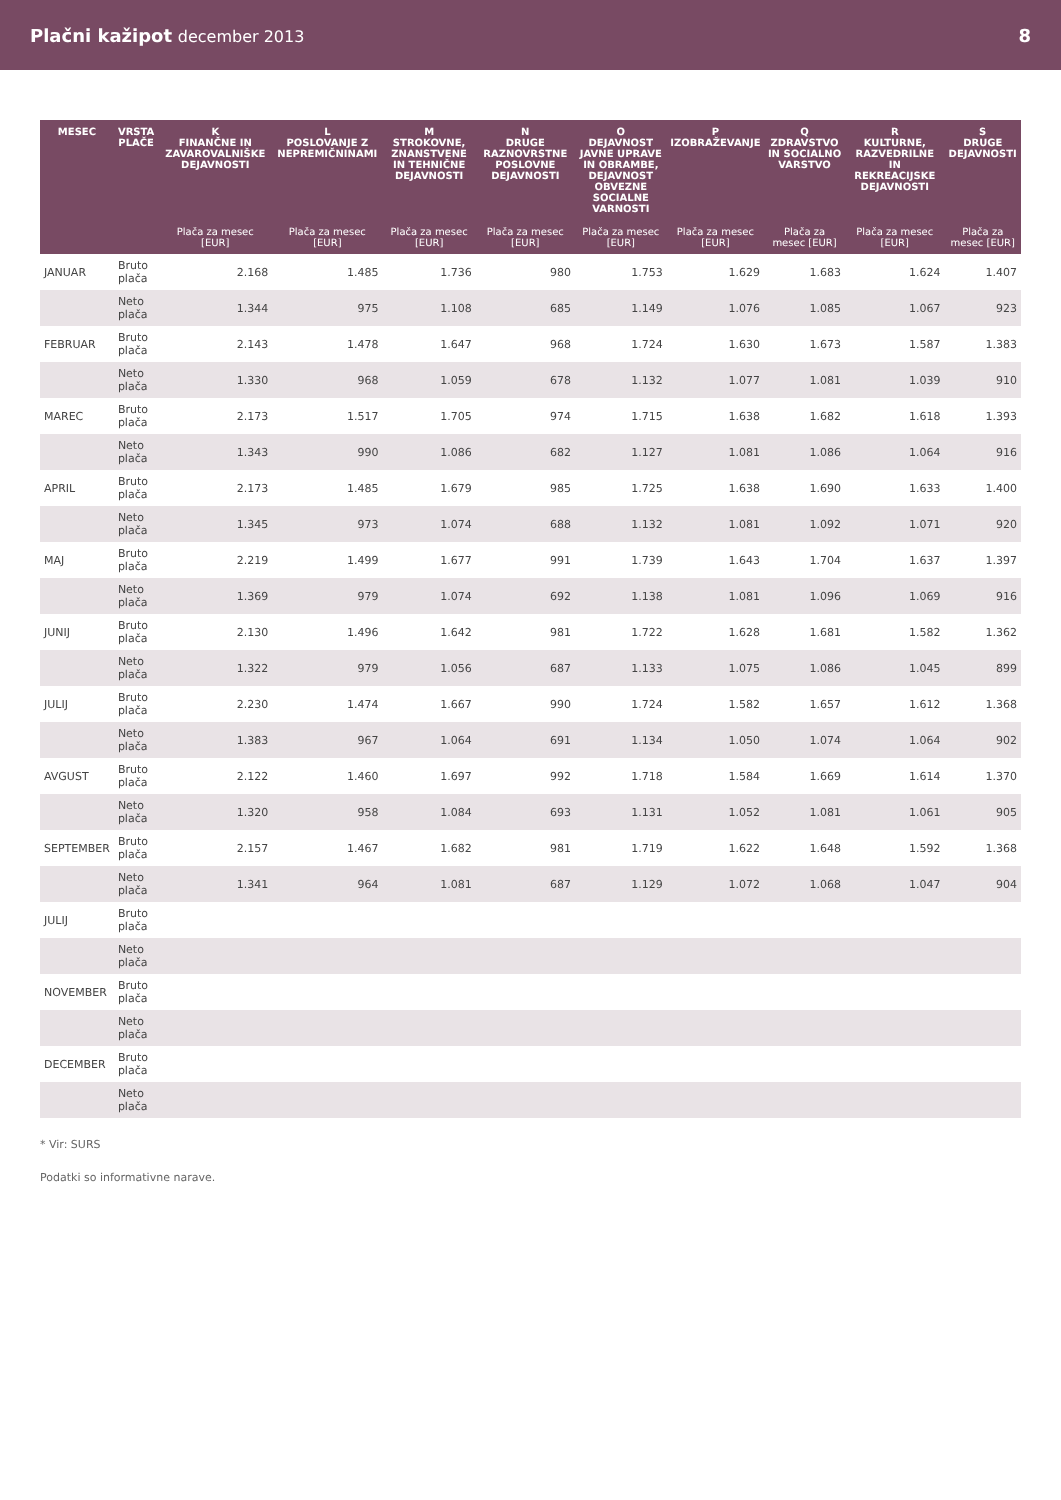Plačni kažipot december 2013 8
| MESEC | VRSTA PLAČE | K FINANČNE IN ZAVAROVALNIŠKE DEJAVNOSTI | L POSLOVANJE Z NEPREMIČNINAMI | M STROKOVNE, ZNANSTVENE IN TEHNIČNE DEJAVNOSTI | N DRUGE RAZNOVRSTNE POSLOVNE DEJAVNOSTI | O DEJAVNOST JAVNE UPRAVE IN OBRAMBE, DEJAVNOST OBVEZNE SOCIALNE VARNOSTI | P IZOBRAŽEVANJE | Q ZDRAVSTVO IN SOCIALNO VARSTVO | R KULTURNE, RAZVEDRILNE IN REKREACIJSKE DEJAVNOSTI | S DRUGE DEJAVNOSTI |
| --- | --- | --- | --- | --- | --- | --- | --- | --- | --- | --- |
| | | Plača za mesec [EUR] | Plača za mesec [EUR] | Plača za mesec [EUR] | Plača za mesec [EUR] | Plača za mesec [EUR] | Plača za mesec [EUR] | Plača za mesec [EUR] | Plača za mesec [EUR] | Plača za mesec [EUR] |
| JANUAR | Bruto plača | 2.168 | 1.485 | 1.736 | 980 | 1.753 | 1.629 | 1.683 | 1.624 | 1.407 |
| | Neto plača | 1.344 | 975 | 1.108 | 685 | 1.149 | 1.076 | 1.085 | 1.067 | 923 |
| FEBRUAR | Bruto plača | 2.143 | 1.478 | 1.647 | 968 | 1.724 | 1.630 | 1.673 | 1.587 | 1.383 |
| | Neto plača | 1.330 | 968 | 1.059 | 678 | 1.132 | 1.077 | 1.081 | 1.039 | 910 |
| MAREC | Bruto plača | 2.173 | 1.517 | 1.705 | 974 | 1.715 | 1.638 | 1.682 | 1.618 | 1.393 |
| | Neto plača | 1.343 | 990 | 1.086 | 682 | 1.127 | 1.081 | 1.086 | 1.064 | 916 |
| APRIL | Bruto plača | 2.173 | 1.485 | 1.679 | 985 | 1.725 | 1.638 | 1.690 | 1.633 | 1.400 |
| | Neto plača | 1.345 | 973 | 1.074 | 688 | 1.132 | 1.081 | 1.092 | 1.071 | 920 |
| MAJ | Bruto plača | 2.219 | 1.499 | 1.677 | 991 | 1.739 | 1.643 | 1.704 | 1.637 | 1.397 |
| | Neto plača | 1.369 | 979 | 1.074 | 692 | 1.138 | 1.081 | 1.096 | 1.069 | 916 |
| JUNIJ | Bruto plača | 2.130 | 1.496 | 1.642 | 981 | 1.722 | 1.628 | 1.681 | 1.582 | 1.362 |
| | Neto plača | 1.322 | 979 | 1.056 | 687 | 1.133 | 1.075 | 1.086 | 1.045 | 899 |
| JULIJ | Bruto plača | 2.230 | 1.474 | 1.667 | 990 | 1.724 | 1.582 | 1.657 | 1.612 | 1.368 |
| | Neto plača | 1.383 | 967 | 1.064 | 691 | 1.134 | 1.050 | 1.074 | 1.064 | 902 |
| AVGUST | Bruto plača | 2.122 | 1.460 | 1.697 | 992 | 1.718 | 1.584 | 1.669 | 1.614 | 1.370 |
| | Neto plača | 1.320 | 958 | 1.084 | 693 | 1.131 | 1.052 | 1.081 | 1.061 | 905 |
| SEPTEMBER | Bruto plača | 2.157 | 1.467 | 1.682 | 981 | 1.719 | 1.622 | 1.648 | 1.592 | 1.368 |
| | Neto plača | 1.341 | 964 | 1.081 | 687 | 1.129 | 1.072 | 1.068 | 1.047 | 904 |
| JULIJ | Bruto plača | | | | | | | | | |
| | Neto plača | | | | | | | | | |
| NOVEMBER | Bruto plača | | | | | | | | | |
| | Neto plača | | | | | | | | | |
| DECEMBER | Bruto plača | | | | | | | | | |
| | Neto plača | | | | | | | | | |
* Vir: SURS
Podatki so informativne narave.